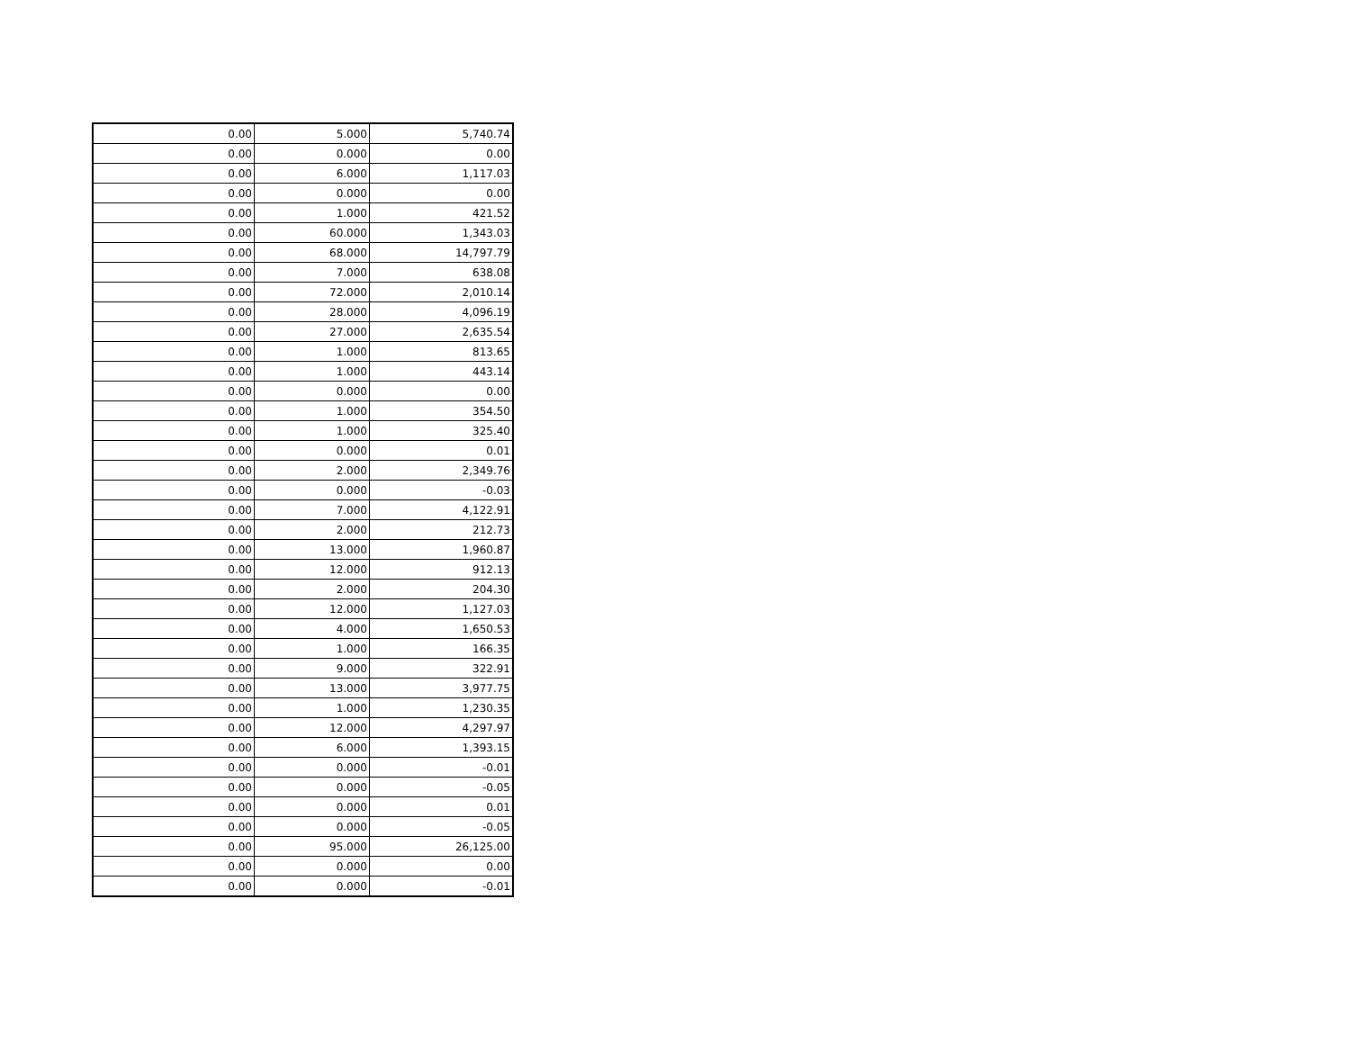| 0.00 | 5.000 | 5,740.74 |
| 0.00 | 0.000 | 0.00 |
| 0.00 | 6.000 | 1,117.03 |
| 0.00 | 0.000 | 0.00 |
| 0.00 | 1.000 | 421.52 |
| 0.00 | 60.000 | 1,343.03 |
| 0.00 | 68.000 | 14,797.79 |
| 0.00 | 7.000 | 638.08 |
| 0.00 | 72.000 | 2,010.14 |
| 0.00 | 28.000 | 4,096.19 |
| 0.00 | 27.000 | 2,635.54 |
| 0.00 | 1.000 | 813.65 |
| 0.00 | 1.000 | 443.14 |
| 0.00 | 0.000 | 0.00 |
| 0.00 | 1.000 | 354.50 |
| 0.00 | 1.000 | 325.40 |
| 0.00 | 0.000 | 0.01 |
| 0.00 | 2.000 | 2,349.76 |
| 0.00 | 0.000 | -0.03 |
| 0.00 | 7.000 | 4,122.91 |
| 0.00 | 2.000 | 212.73 |
| 0.00 | 13.000 | 1,960.87 |
| 0.00 | 12.000 | 912.13 |
| 0.00 | 2.000 | 204.30 |
| 0.00 | 12.000 | 1,127.03 |
| 0.00 | 4.000 | 1,650.53 |
| 0.00 | 1.000 | 166.35 |
| 0.00 | 9.000 | 322.91 |
| 0.00 | 13.000 | 3,977.75 |
| 0.00 | 1.000 | 1,230.35 |
| 0.00 | 12.000 | 4,297.97 |
| 0.00 | 6.000 | 1,393.15 |
| 0.00 | 0.000 | -0.01 |
| 0.00 | 0.000 | -0.05 |
| 0.00 | 0.000 | 0.01 |
| 0.00 | 0.000 | -0.05 |
| 0.00 | 95.000 | 26,125.00 |
| 0.00 | 0.000 | 0.00 |
| 0.00 | 0.000 | -0.01 |